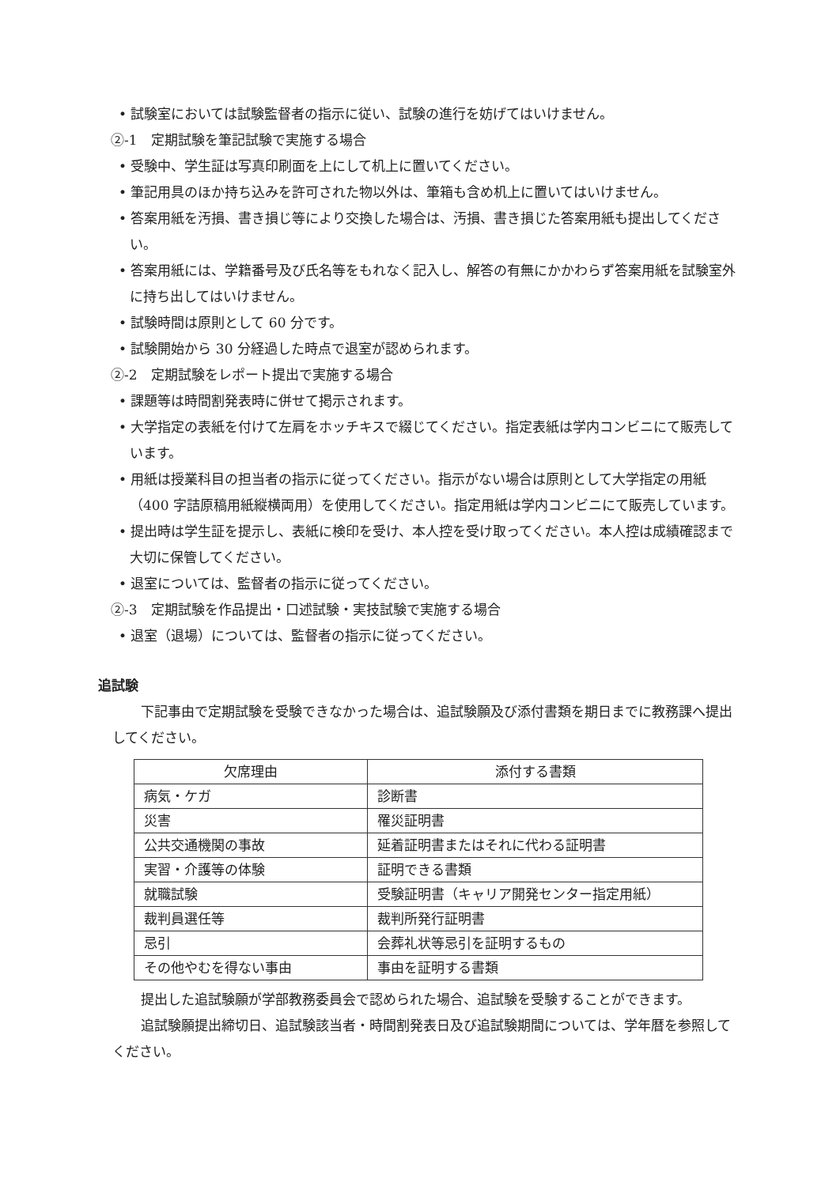• 試験室においては試験監督者の指示に従い、試験の進行を妨げてはいけません。
②-1　定期試験を筆記試験で実施する場合
• 受験中、学生証は写真印刷面を上にして机上に置いてください。
• 筆記用具のほか持ち込みを許可された物以外は、筆箱も含め机上に置いてはいけません。
• 答案用紙を汚損、書き損じ等により交換した場合は、汚損、書き損じた答案用紙も提出してください。
• 答案用紙には、学籍番号及び氏名等をもれなく記入し、解答の有無にかかわらず答案用紙を試験室外に持ち出してはいけません。
• 試験時間は原則として 60 分です。
• 試験開始から 30 分経過した時点で退室が認められます。
②-2　定期試験をレポート提出で実施する場合
• 課題等は時間割発表時に併せて掲示されます。
• 大学指定の表紙を付けて左肩をホッチキスで綴じてください。指定表紙は学内コンビニにて販売しています。
• 用紙は授業科目の担当者の指示に従ってください。指示がない場合は原則として大学指定の用紙（400 字詰原稿用紙縦横両用）を使用してください。指定用紙は学内コンビニにて販売しています。
• 提出時は学生証を提示し、表紙に検印を受け、本人控を受け取ってください。本人控は成績確認まで大切に保管してください。
• 退室については、監督者の指示に従ってください。
②-3　定期試験を作品提出・口述試験・実技試験で実施する場合
• 退室（退場）については、監督者の指示に従ってください。
追試験
下記事由で定期試験を受験できなかった場合は、追試験願及び添付書類を期日までに教務課へ提出してください。
| 欠席理由 | 添付する書類 |
| --- | --- |
| 病気・ケガ | 診断書 |
| 災害 | 罹災証明書 |
| 公共交通機関の事故 | 延着証明書またはそれに代わる証明書 |
| 実習・介護等の体験 | 証明できる書類 |
| 就職試験 | 受験証明書（キャリア開発センター指定用紙） |
| 裁判員選任等 | 裁判所発行証明書 |
| 忌引 | 会葬礼状等忌引を証明するもの |
| その他やむを得ない事由 | 事由を証明する書類 |
提出した追試験願が学部教務委員会で認められた場合、追試験を受験することができます。
追試験願提出締切日、追試験該当者・時間割発表日及び追試験期間については、学年暦を参照してください。